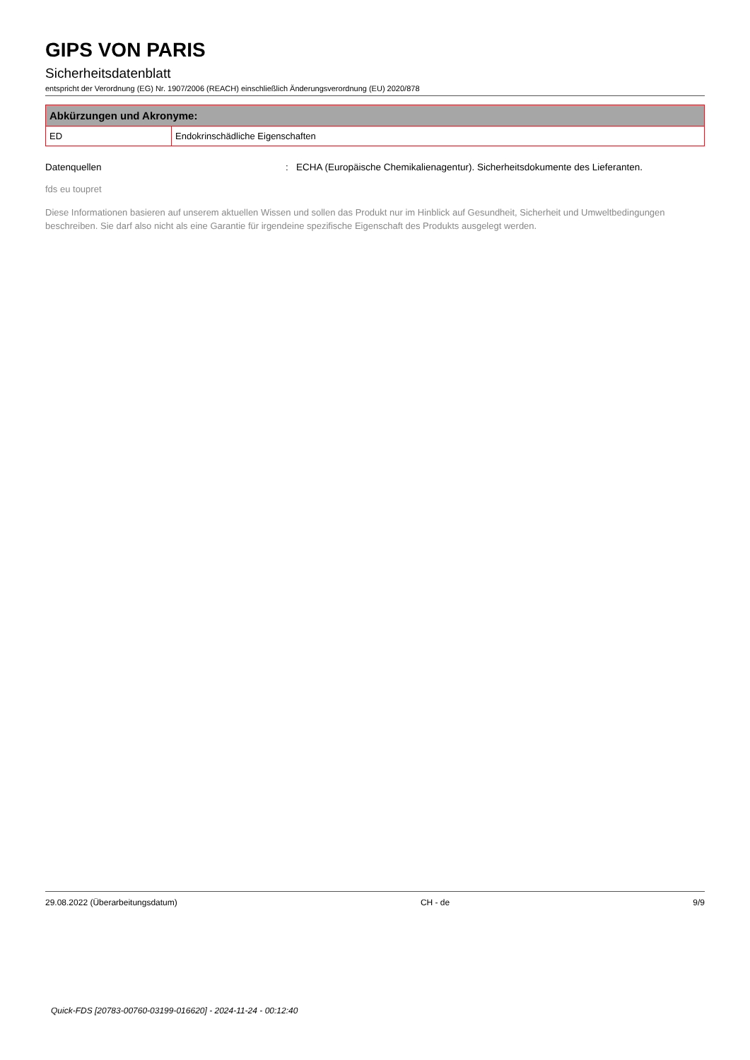GIPS VON PARIS
Sicherheitsdatenblatt
entspricht der Verordnung (EG) Nr. 1907/2006 (REACH) einschließlich Änderungsverordnung (EU) 2020/878
| Abkürzungen und Akronyme: | |
| --- | --- |
| ED | Endokrinschädliche Eigenschaften |
Datenquellen: ECHA (Europäische Chemikalienagentur). Sicherheitsdokumente des Lieferanten.
fds eu toupret
Diese Informationen basieren auf unserem aktuellen Wissen und sollen das Produkt nur im Hinblick auf Gesundheit, Sicherheit und Umweltbedingungen beschreiben. Sie darf also nicht als eine Garantie für irgendeine spezifische Eigenschaft des Produkts ausgelegt werden.
29.08.2022 (Überarbeitungsdatum) CH - de 9/9
Quick-FDS [20783-00760-03199-016620] - 2024-11-24 - 00:12:40